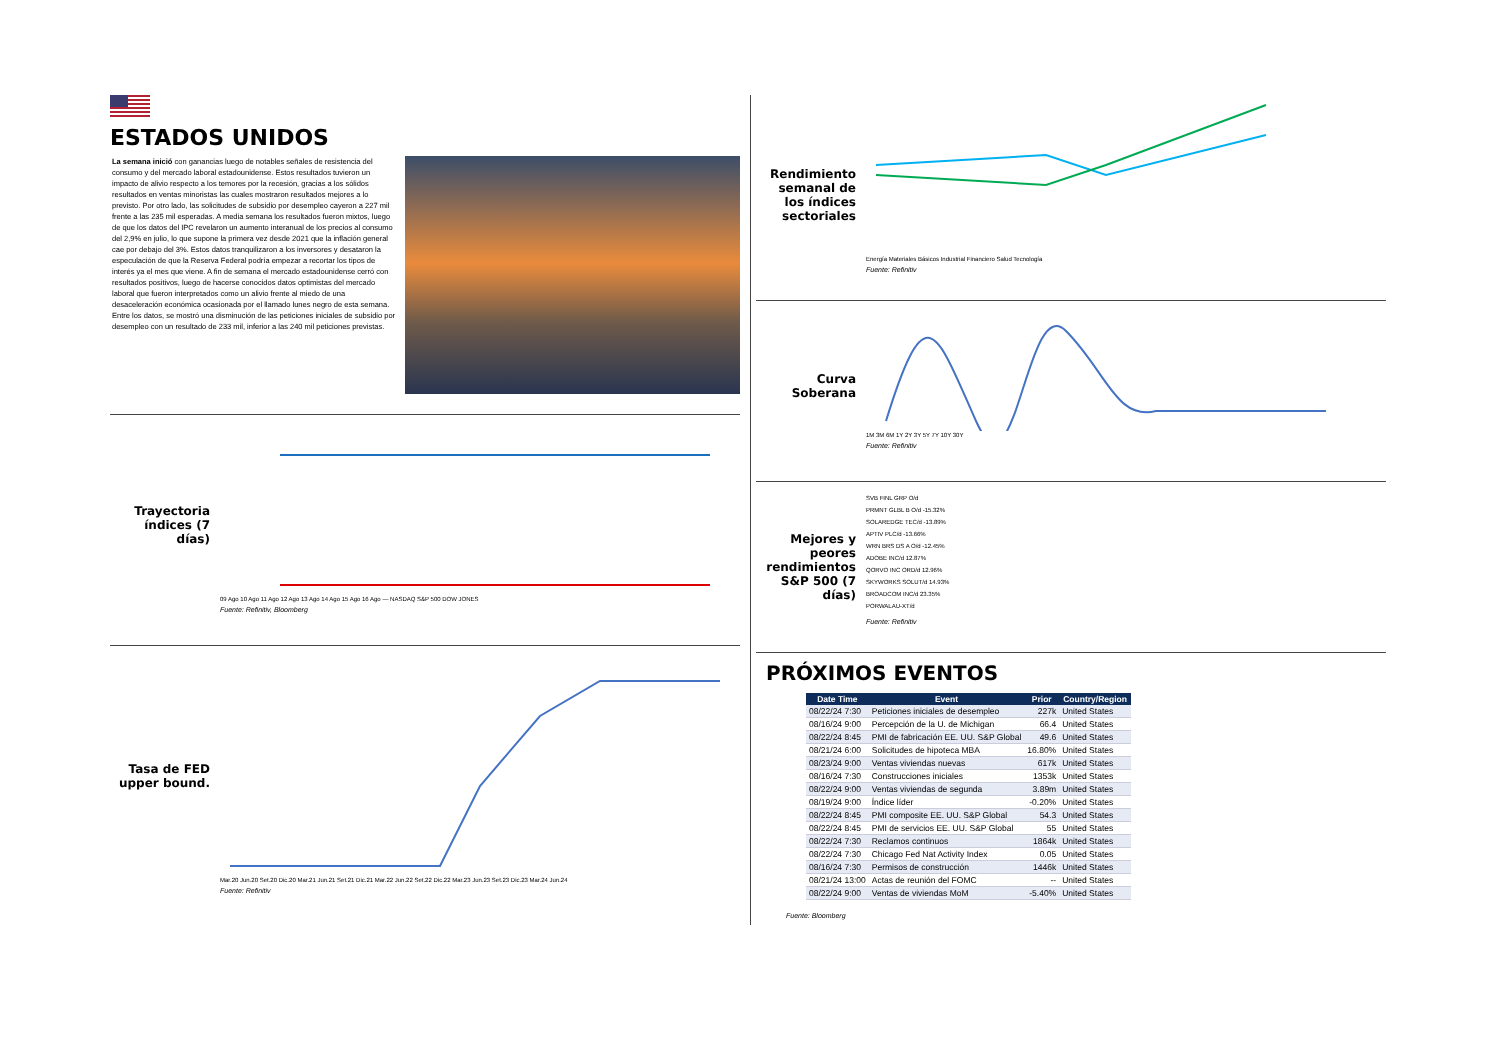ESTADOS UNIDOS
La semana inició con ganancias luego de notables señales de resistencia del consumo y del mercado laboral estadounidense. Estos resultados tuvieron un impacto de alivio respecto a los temores por la recesión, gracias a los sólidos resultados en ventas minoristas las cuales mostraron resultados mejores a lo previsto. Por otro lado, las solicitudes de subsidio por desempleo cayeron a 227 mil frente a las 235 mil esperadas. A media semana los resultados fueron mixtos, luego de que los datos del IPC revelaron un aumento interanual de los precios al consumo del 2,9% en julio, lo que supone la primera vez desde 2021 que la inflación general cae por debajo del 3%. Estos datos tranquilizaron a los inversores y desataron la especulación de que la Reserva Federal podría empezar a recortar los tipos de interés ya el mes que viene. A fin de semana el mercado estadounidense cerró con resultados positivos, luego de hacerse conocidos datos optimistas del mercado laboral que fueron interpretados como un alivio frente al miedo de una desaceleración económica ocasionada por el llamado lunes negro de esta semana. Entre los datos, se mostró una disminución de las peticiones iniciales de subsidio por desempleo con un resultado de 233 mil, inferior a las 240 mil peticiones previstas.
Trayectoria índices (7 días)
09 Ago 10 Ago 11 Ago 12 Ago 13 Ago 14 Ago 15 Ago 16 Ago — NASDAQ S&P 500 DOW JONES
Fuente: Refinitiv, Bloomberg
Tasa de FED upper bound.
Mar.20 Jun.20 Set.20 Dic.20 Mar.21 Jun.21 Set.21 Dic.21 Mar.22 Jun.22 Set.22 Dic.22 Mar.23 Jun.23 Set.23 Dic.23 Mar.24 Jun.24
Fuente: Refinitiv
Rendimiento semanal de los índices sectoriales
Energía Materiales Básicos Industrial Financiero Salud Tecnología
Fuente: Refinitiv
Curva Soberana
1M 3M 6M 1Y 2Y 3Y 5Y 7Y 10Y 30Y
Fuente: Refinitiv
Mejores y peores rendimientos S&P 500 (7 días)
SVB FINL GRP O/d
PRMNT GLBL B O/d -15.32%
SOLAREDGE TEC/d -13.89%
APTIV PLC/d -13.66%
WRN BRS DS A O/d -12.45%
ADOBE INC/d 12.87%
QORVO INC ORD/d 12.96%
SKYWORKS SOLUT/d 14.93%
BROADCOM INC/d 23.35%
PORWALAU-XT/d
Fuente: Refinitiv
PRÓXIMOS EVENTOS
| Date Time | Event | Prior | Country/Region |
| --- | --- | --- | --- |
| 08/22/24 7:30 | Peticiones iniciales de desempleo | 227k | United States |
| 08/16/24 9:00 | Percepción de la U. de Michigan | 66.4 | United States |
| 08/22/24 8:45 | PMI de fabricación EE. UU. S&P Global | 49.6 | United States |
| 08/21/24 6:00 | Solicitudes de hipoteca MBA | 16.80% | United States |
| 08/23/24 9:00 | Ventas viviendas nuevas | 617k | United States |
| 08/16/24 7:30 | Construcciones iniciales | 1353k | United States |
| 08/22/24 9:00 | Ventas viviendas de segunda | 3.89m | United States |
| 08/19/24 9:00 | Índice líder | -0.20% | United States |
| 08/22/24 8:45 | PMI composite EE. UU. S&P Global | 54.3 | United States |
| 08/22/24 8:45 | PMI de servicios EE. UU. S&P Global | 55 | United States |
| 08/22/24 7:30 | Reclamos continuos | 1864k | United States |
| 08/22/24 7:30 | Chicago Fed Nat Activity Index | 0.05 | United States |
| 08/16/24 7:30 | Permisos de construcción | 1446k | United States |
| 08/21/24 13:00 | Actas de reunión del FOMC | -- | United States |
| 08/22/24 9:00 | Ventas de viviendas MoM | -5.40% | United States |
Fuente: Bloomberg